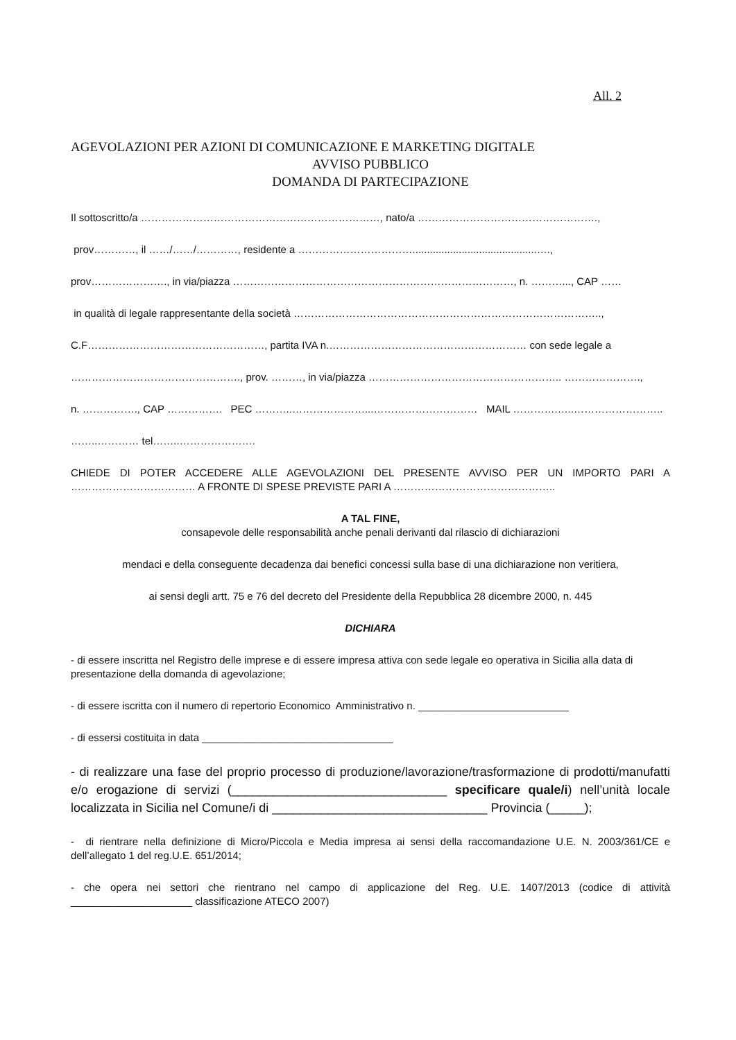All. 2
AGEVOLAZIONI PER AZIONI DI COMUNICAZIONE E MARKETING DIGITALE
AVVISO PUBBLICO
DOMANDA DI PARTECIPAZIONE
Il sottoscritto/a ……………………………………………………………, nato/a …………………………………………….,
prov…………, il ……/……/…………, residente a ……………………………...........................................….,
prov…………………., in via/piazza ………………………………………………………………………, n. ………..., CAP ……
in qualità di legale rappresentante della società ……………………………………………………………………………..,
C.F……………………………………………, partita IVA n.………………………………………………… con sede legale a
…………………………………………., prov. ………, in via/piazza ……………………………………………….. ………………….,
n. ……………., CAP ……………. PEC ………..…………………...………………………… MAIL ………….…..……………………..
……..………… tel……..………………….
CHIEDE DI POTER ACCEDERE ALLE AGEVOLAZIONI DEL PRESENTE AVVISO PER UN IMPORTO PARI A ……………………………… A FRONTE DI SPESE PREVISTE PARI A ………………………………………..
A TAL FINE,
consapevole delle responsabilità anche penali derivanti dal rilascio di dichiarazioni
mendaci e della conseguente decadenza dai benefici concessi sulla base di una dichiarazione non veritiera,
ai sensi degli artt. 75 e 76 del decreto del Presidente della Repubblica 28 dicembre 2000, n. 445
DICHIARA
- di essere inscritta nel Registro delle imprese e di essere impresa attiva con sede legale eo operativa in Sicilia alla data di presentazione della domanda di agevolazione;
- di essere iscritta con il numero di repertorio Economico Amministrativo n. __________________________
- di essersi costituita in data _________________________________
- di realizzare una fase del proprio processo di produzione/lavorazione/trasformazione di prodotti/manufatti e/o erogazione di servizi (_______________________________ specificare quale/i) nell’unità locale localizzata in Sicilia nel Comune/i di _______________________________ Provincia (_____);
- di rientrare nella definizione di Micro/Piccola e Media impresa ai sensi della raccomandazione U.E. N. 2003/361/CE e dell’allegato 1 del reg.U.E. 651/2014;
- che opera nei settori che rientrano nel campo di applicazione del Reg. U.E. 1407/2013 (codice di attività _____________________ classificazione ATECO 2007)